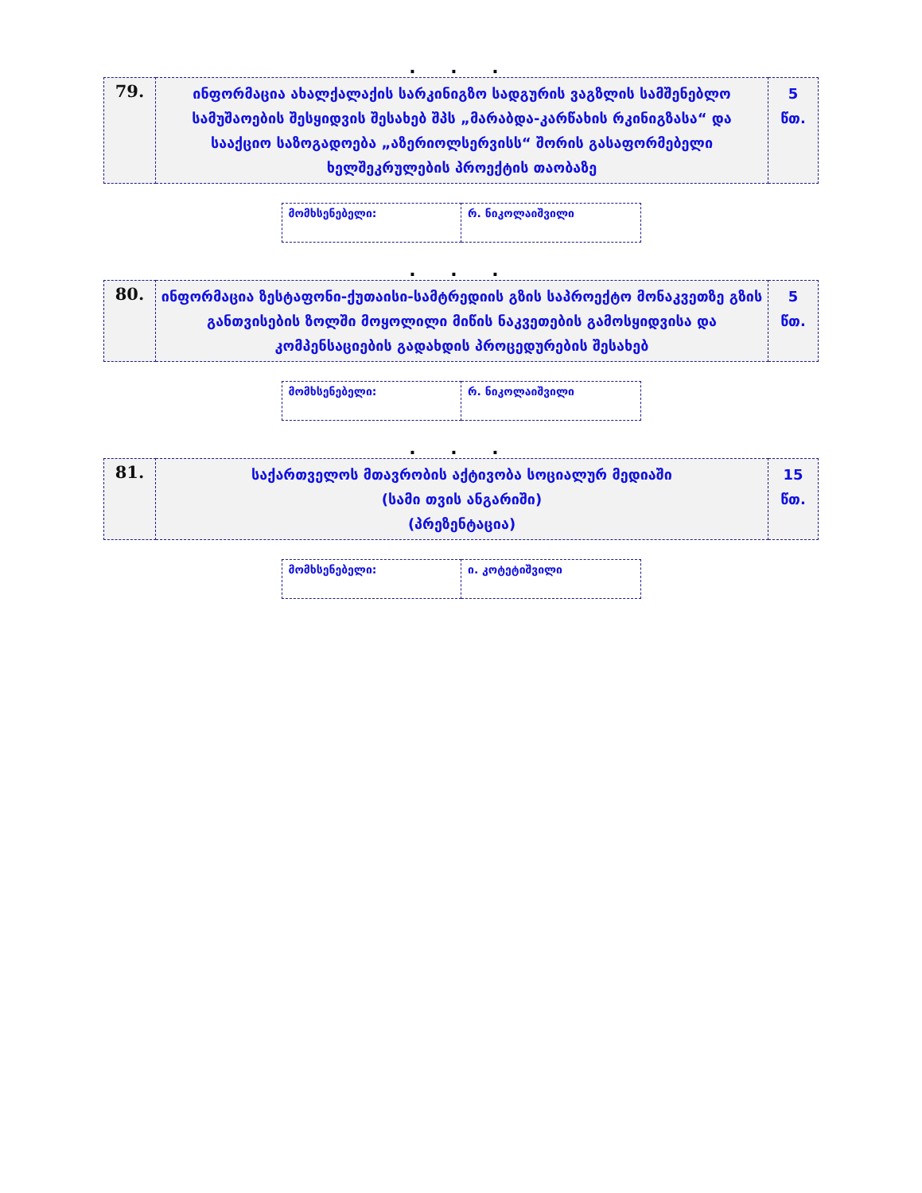. . .
| 79. | ინფორმაცია ახალქალაქის სარკინიგზო სადგურის ვაგზლის სამშენებლო სამუშაოების შესყიდვის შესახებ შპს „მარაბდა-კარწახის რკინიგზასა“ და სააქციო საზოგადოება „აზერიოლსერვისს“ შორის გასაფორმებელი ხელშეკრულების პროექტის თაობაზე | 5 წთ. |
| მომხსენებელი: | რ. ნიკოლაიშვილი |
. . .
| 80. | ინფორმაცია ზესტაფონი-ქუთაისი-სამტრედიის გზის საპროექტო მონაკვეთზე გზის განთვისების ზოლში მოყოლილი მიწის ნაკვეთების გამოსყიდვისა და კომპენსაციების გადახდის პროცედურების შესახებ | 5 წთ. |
| მომხსენებელი: | რ. ნიკოლაიშვილი |
. . .
| 81. | საქართველოს მთავრობის აქტივობა სოციალურ მედიაში (სამი თვის ანგარიში) (პრეზენტაცია) | 15 წთ. |
| მომხსენებელი: | ი. კოტეტიშვილი |